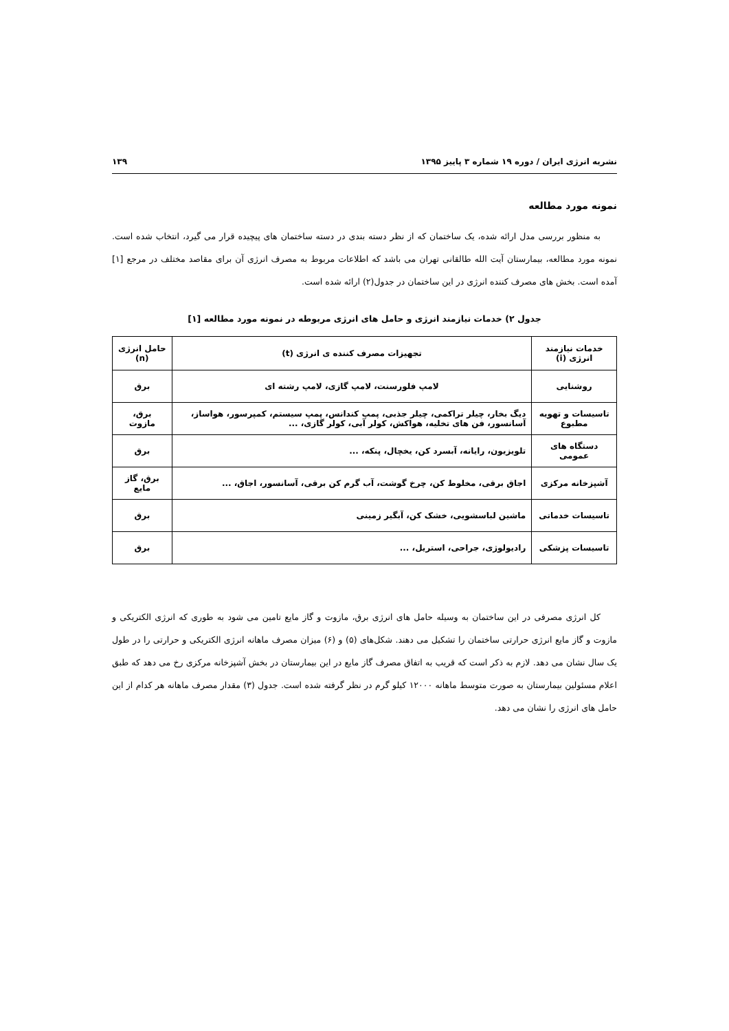نشریه انرژی ایران / دوره ۱۹ شماره ۳ پاییز ۱۳۹۵ ۱۳۹
نمونه مورد مطالعه
به منظور بررسی مدل ارائه شده، یک ساختمان که از نظر دسته بندی در دسته ساختمان های پیچیده قرار می گیرد، انتخاب شده است. نمونه مورد مطالعه، بیمارستان آیت الله طالقانی تهران می باشد که اطلاعات مربوط به مصرف انرژی آن برای مقاصد مختلف در مرجع [۱] آمده است. بخش های مصرف کننده انرژی در این ساختمان در جدول(۲) ارائه شده است.
جدول ۲) خدمات نیازمند انرژی و حامل های انرژی مربوطه در نمونه مورد مطالعه [۱]
| خدمات نیازمند انرژی (i) | تجهیزات مصرف کننده ی انرژی (t) | حامل انرژی (n) |
| --- | --- | --- |
| روشنایی | لامپ فلورسنت، لامپ گازی، لامپ رشته ای | برق |
| تاسیسات و تهویه مطبوع | دیگ بخار، چیلر تراکمی، چیلر جذبی، پمپ کندانس، پمپ سیستم، کمپرسور، هواساز، آسانسور، فن های تخلیه، هواکش، کولر آبی، کولر گازی، ... | برق، مازوت |
| دستگاه های عمومی | تلویزیون، رایانه، آبسرد کن، یخچال، پنکه، ... | برق |
| آشپزخانه مرکزی | اجاق برقی، مخلوط کن، چرخ گوشت، آب گرم کن برقی، آسانسور، اجاق، ... | برق، گاز مایع |
| تاسیسات خدماتی | ماشین لباسشویی، خشک کن، آبگیر زمینی | برق |
| تاسیسات پزشکی | رادیولوژی، جراحی، استریل، ... | برق |
کل انرژی مصرفی در این ساختمان به وسیله حامل های انرژی برق، مازوت و گاز مایع تامین می شود به طوری که انرژی الکتریکی و مازوت و گاز مایع انرژی حرارتی ساختمان را تشکیل می دهند. شکل‌های (۵) و (۶) میزان مصرف ماهانه انرژی الکتریکی و حرارتی را در طول یک سال نشان می دهد. لازم به ذکر است که قریب به اتفاق مصرف گاز مایع در این بیمارستان در بخش آشپزخانه مرکزی رخ می دهد که طبق اعلام مسئولین بیمارستان به صورت متوسط ماهانه ۱۲۰۰۰ کیلو گرم در نظر گرفته شده است. جدول (۳) مقدار مصرف ماهانه هر کدام از این حامل های انرژی را نشان می دهد.